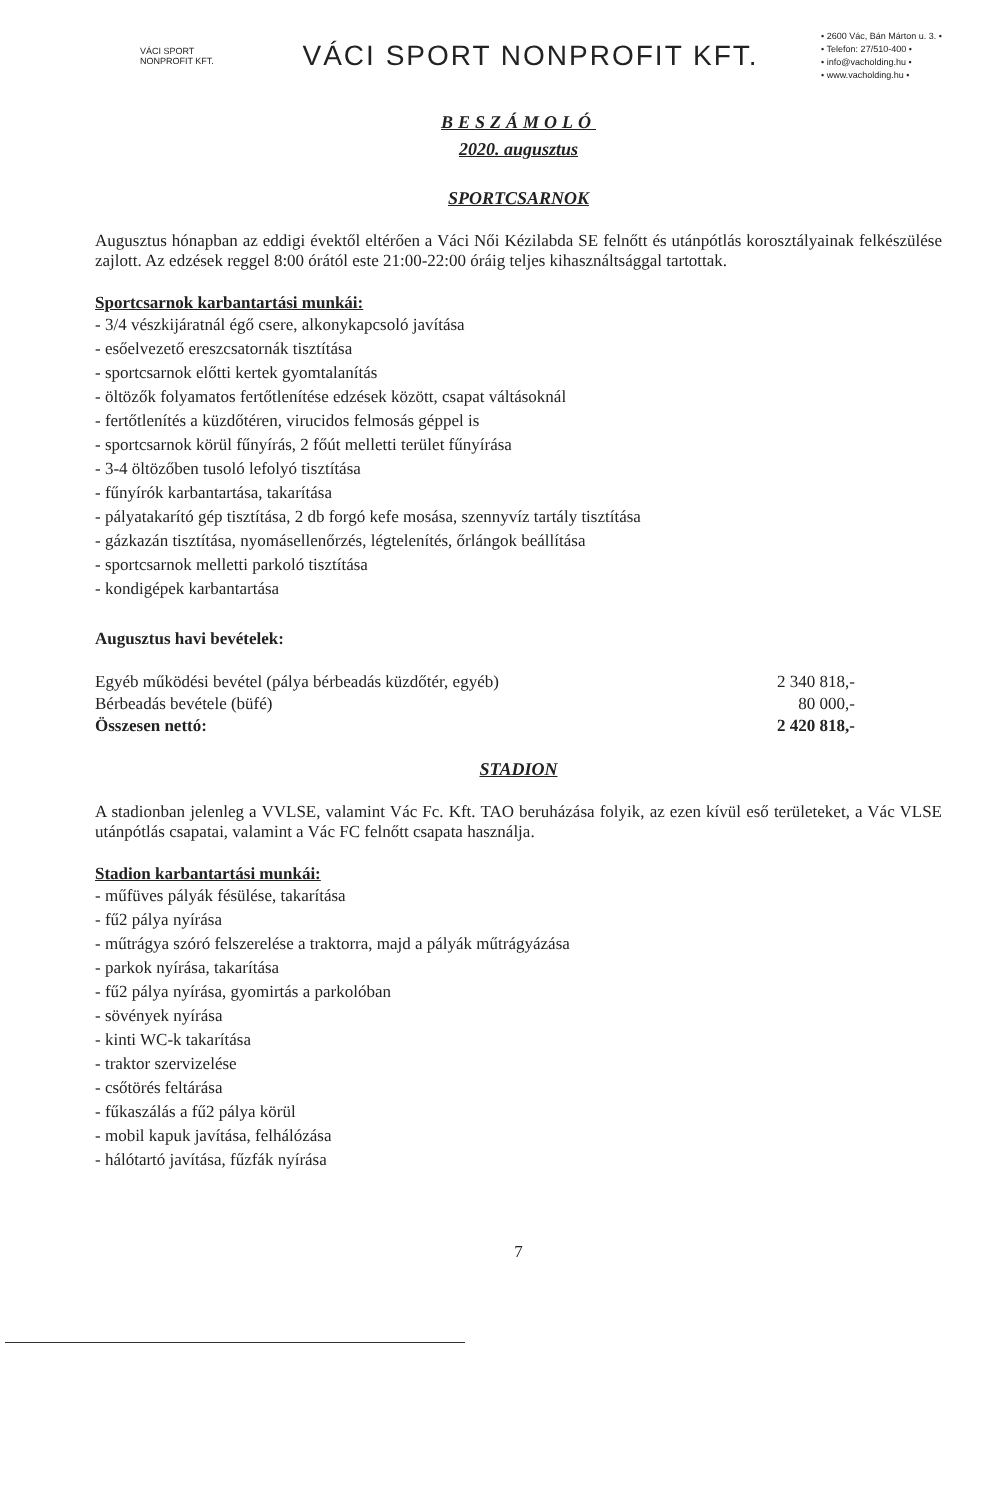VÁCI SPORT NONPROFIT KFT.
VÁCI SPORT NONPROFIT KFT.
• 2600 Vác, Bán Márton u. 3. •
• Telefon: 27/510-400 •
• info@vacholding.hu •
• www.vacholding.hu •
BESZÁMOLÓ
2020. augusztus
SPORTCSARNOK
Augusztus hónapban az eddigi évektől eltérően a Váci Női Kézilabda SE felnőtt és utánpótlás korosztályainak felkészülése zajlott. Az edzések reggel 8:00 órától este 21:00-22:00 óráig teljes kihasználtsággal tartottak.
Sportcsarnok karbantartási munkái:
- 3/4 vészkijáratnál égő csere, alkonykapcsoló javítása
- esőelvezető ereszcsatornák tisztítása
- sportcsarnok előtti kertek gyomtalanítás
- öltözők folyamatos fertőtlenítése edzések között, csapat váltásoknál
- fertőtlenítés a küzdőtéren, virucidos felmosás géppel is
- sportcsarnok körül fűnyírás, 2 főút melletti terület fűnyírása
- 3-4 öltözőben tusoló lefolyó tisztítása
- fűnyírók karbantartása, takarítása
- pályatakarító gép tisztítása, 2 db forgó kefe mosása, szennyvíz tartály tisztítása
- gázkazán tisztítása, nyomásellenőrzés, légtelenítés, őrlángok beállítása
- sportcsarnok melletti parkoló tisztítása
- kondigépek karbantartása
Augusztus havi bevételek:
| Egyéb működési bevétel (pálya bérbeadás küzdőtér, egyéb) | 2 340 818,- |
| Bérbeadás bevétele (büfé) | 80 000,- |
| Összesen nettó: | 2 420 818,- |
STADION
A stadionban jelenleg a VVLSE, valamint Vác Fc. Kft. TAO beruházása folyik, az ezen kívül eső területeket, a Vác VLSE utánpótlás csapatai, valamint a Vác FC felnőtt csapata használja.
Stadion karbantartási munkái:
- műfüves pályák fésülése, takarítása
- fű2 pálya nyírása
- műtrágya szóró felszerelése a traktorra, majd a pályák műtrágyázása
- parkok nyírása, takarítása
- fű2 pálya nyírása, gyomirtás a parkolóban
- sövények nyírása
- kinti WC-k takarítása
- traktor szervizelése
- csőtörés feltárása
- fűkaszálás a fű2 pálya körül
- mobil kapuk javítása, felhálózása
- hálótartó javítása, fűzfák nyírása
7